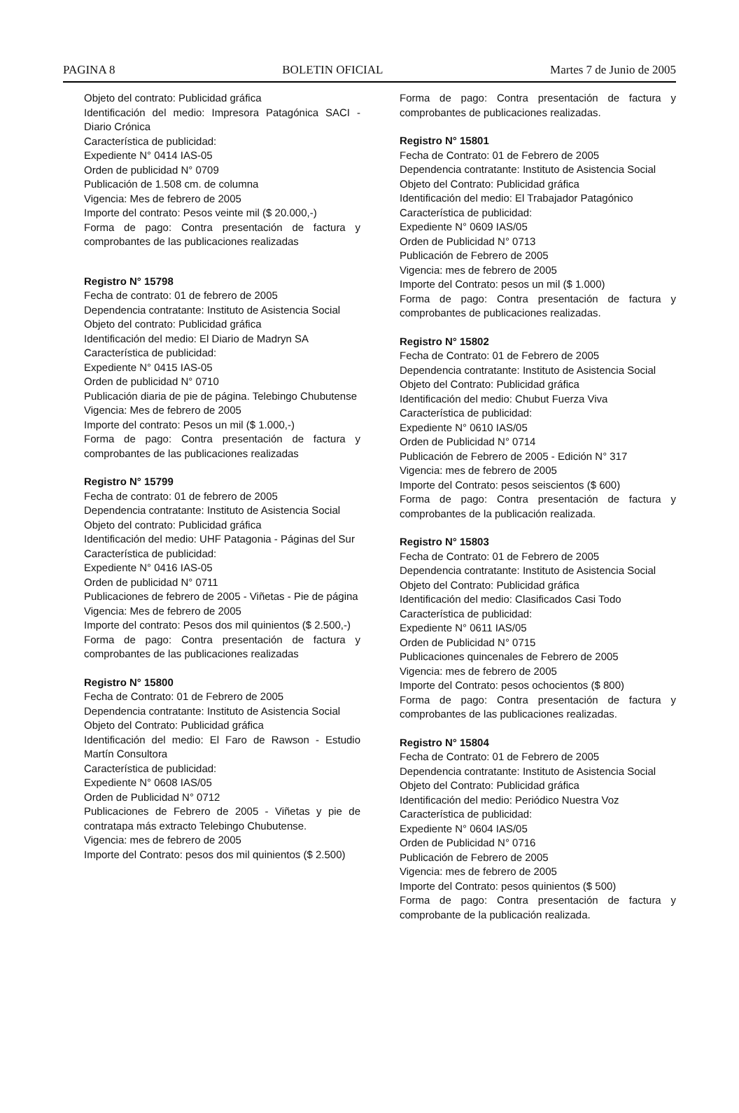PAGINA 8 BOLETIN OFICIAL Martes 7 de Junio de 2005
Objeto del contrato: Publicidad gráfica
Identificación del medio: Impresora Patagónica SACI - Diario Crónica
Característica de publicidad:
Expediente N° 0414 IAS-05
Orden de publicidad N° 0709
Publicación de 1.508 cm. de columna
Vigencia: Mes de febrero de 2005
Importe del contrato: Pesos veinte mil ($ 20.000,-)
Forma de pago: Contra presentación de factura y comprobantes de las publicaciones realizadas
Registro N° 15798
Fecha de contrato: 01 de febrero de 2005
Dependencia contratante: Instituto de Asistencia Social
Objeto del contrato: Publicidad gráfica
Identificación del medio: El Diario de Madryn SA
Característica de publicidad:
Expediente N° 0415 IAS-05
Orden de publicidad N° 0710
Publicación diaria de pie de página. Telebingo Chubutense
Vigencia: Mes de febrero de 2005
Importe del contrato: Pesos un mil ($ 1.000,-)
Forma de pago: Contra presentación de factura y comprobantes de las publicaciones realizadas
Registro N° 15799
Fecha de contrato: 01 de febrero de 2005
Dependencia contratante: Instituto de Asistencia Social
Objeto del contrato: Publicidad gráfica
Identificación del medio: UHF Patagonia - Páginas del Sur
Característica de publicidad:
Expediente N° 0416 IAS-05
Orden de publicidad N° 0711
Publicaciones de febrero de 2005 - Viñetas - Pie de página
Vigencia: Mes de febrero de 2005
Importe del contrato: Pesos dos mil quinientos ($ 2.500,-)
Forma de pago: Contra presentación de factura y comprobantes de las publicaciones realizadas
Registro N° 15800
Fecha de Contrato: 01 de Febrero de 2005
Dependencia contratante: Instituto de Asistencia Social
Objeto del Contrato: Publicidad gráfica
Identificación del medio: El Faro de Rawson - Estudio Martín Consultora
Característica de publicidad:
Expediente N° 0608 IAS/05
Orden de Publicidad N° 0712
Publicaciones de Febrero de 2005 - Viñetas y pie de contratapa más extracto Telebingo Chubutense.
Vigencia: mes de febrero de 2005
Importe del Contrato: pesos dos mil quinientos ($ 2.500)
Forma de pago: Contra presentación de factura y comprobantes de publicaciones realizadas.
Registro N° 15801
Fecha de Contrato: 01 de Febrero de 2005
Dependencia contratante: Instituto de Asistencia Social
Objeto del Contrato: Publicidad gráfica
Identificación del medio: El Trabajador Patagónico
Característica de publicidad:
Expediente N° 0609 IAS/05
Orden de Publicidad N° 0713
Publicación de Febrero de 2005
Vigencia: mes de febrero de 2005
Importe del Contrato: pesos un mil ($ 1.000)
Forma de pago: Contra presentación de factura y comprobantes de publicaciones realizadas.
Registro N° 15802
Fecha de Contrato: 01 de Febrero de 2005
Dependencia contratante: Instituto de Asistencia Social
Objeto del Contrato: Publicidad gráfica
Identificación del medio: Chubut Fuerza Viva
Característica de publicidad:
Expediente N° 0610 IAS/05
Orden de Publicidad N° 0714
Publicación de Febrero de 2005 - Edición N° 317
Vigencia: mes de febrero de 2005
Importe del Contrato: pesos seiscientos ($ 600)
Forma de pago: Contra presentación de factura y comprobantes de la publicación realizada.
Registro N° 15803
Fecha de Contrato: 01 de Febrero de 2005
Dependencia contratante: Instituto de Asistencia Social
Objeto del Contrato: Publicidad gráfica
Identificación del medio: Clasificados Casi Todo
Característica de publicidad:
Expediente N° 0611 IAS/05
Orden de Publicidad N° 0715
Publicaciones quincenales de Febrero de 2005
Vigencia: mes de febrero de 2005
Importe del Contrato: pesos ochocientos ($ 800)
Forma de pago: Contra presentación de factura y comprobantes de las publicaciones realizadas.
Registro N° 15804
Fecha de Contrato: 01 de Febrero de 2005
Dependencia contratante: Instituto de Asistencia Social
Objeto del Contrato: Publicidad gráfica
Identificación del medio: Periódico Nuestra Voz
Característica de publicidad:
Expediente N° 0604 IAS/05
Orden de Publicidad N° 0716
Publicación de Febrero de 2005
Vigencia: mes de febrero de 2005
Importe del Contrato: pesos quinientos ($ 500)
Forma de pago: Contra presentación de factura y comprobante de la publicación realizada.